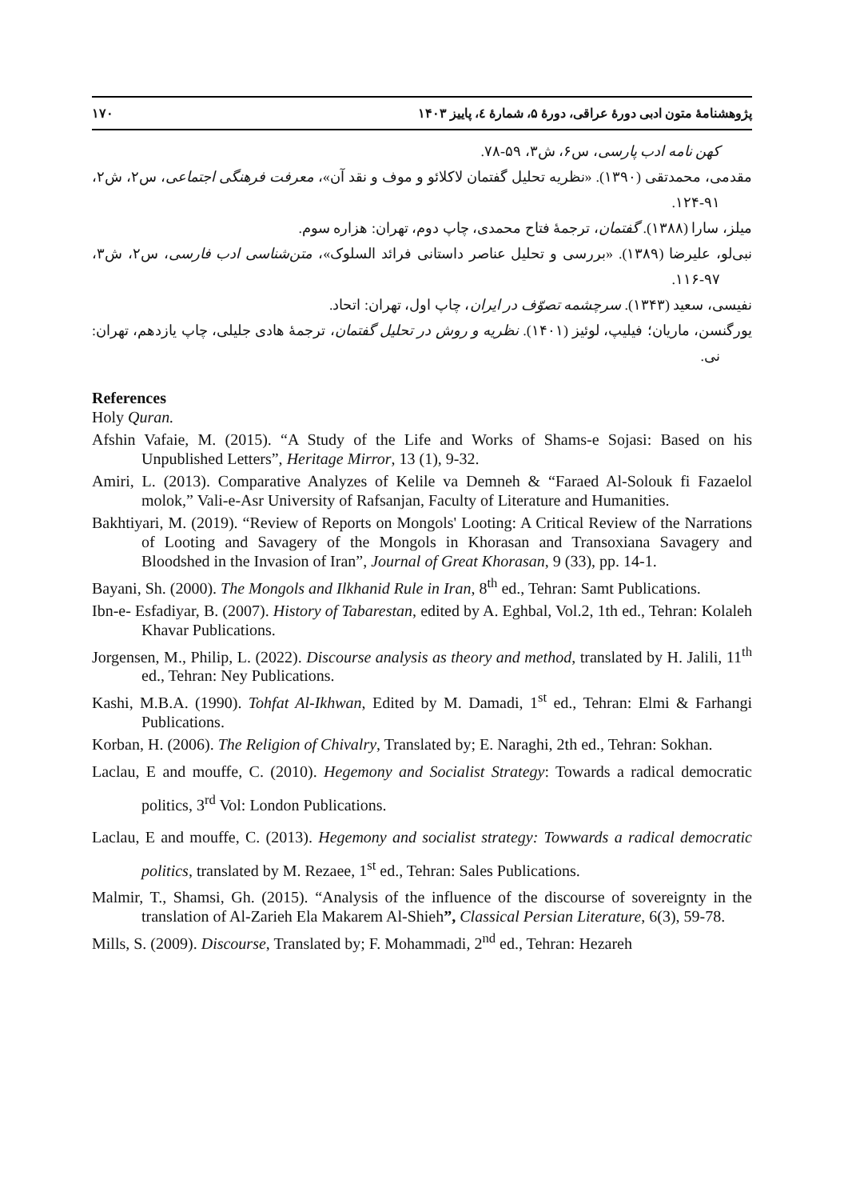پژوهشنامهٔ متون ادبی دورهٔ عراقی، دورهٔ ۵، شمارهٔ ٤، پاییز ۱۴۰۳ ۱۷۰
کهن نامه ادب پارسی، س۶، ش۳، ۵۹-۷۸.
مقدمی، محمدتقی (۱۳۹۰). «نظریه تحلیل گفتمان لاکلائو و موف و نقد آن»، معرفت فرهنگی اجتماعی، س۲، ش۲، ۹۱-۱۲۴.
میلز، سارا (۱۳۸۸). گفتمان، ترجمهٔ فتاح محمدی، چاپ دوم، تهران: هزاره سوم.
نبی‌لو، علیرضا (۱۳۸۹). «بررسی و تحلیل عناصر داستانی فرائد السلوک»، متن‌شناسی ادب فارسی، س۲، ش۳، ۹۷-۱۱۶.
نفیسی، سعید (۱۳۴۳). سرچشمه تصوّف در ایران، چاپ اول، تهران: اتحاد.
یورگنسن، ماریان؛ فیلیپ، لوئیز (۱۴۰۱). نظریه و روش در تحلیل گفتمان، ترجمهٔ هادی جلیلی، چاپ یازدهم، تهران: نی.
References
Holy Quran.
Afshin Vafaie, M. (2015). “A Study of the Life and Works of Shams-e Sojasi: Based on his Unpublished Letters”, Heritage Mirror, 13 (1), 9-32.
Amiri, L. (2013). Comparative Analyzes of Kelile va Demneh & “Faraed Al-Solouk fi Fazaelol molok,” Vali-e-Asr University of Rafsanjan, Faculty of Literature and Humanities.
Bakhtiyari, M. (2019). “Review of Reports on Mongols' Looting: A Critical Review of the Narrations of Looting and Savagery of the Mongols in Khorasan and Transoxiana Savagery and Bloodshed in the Invasion of Iran”, Journal of Great Khorasan, 9 (33), pp. 14-1.
Bayani, Sh. (2000). The Mongols and Ilkhanid Rule in Iran, 8<sup>th</sup> ed., Tehran: Samt Publications.
Ibn-e- Esfadiyar, B. (2007). History of Tabarestan, edited by A. Eghbal, Vol.2, 1th ed., Tehran: Kolaleh Khavar Publications.
Jorgensen, M., Philip, L. (2022). Discourse analysis as theory and method, translated by H. Jalili, 11<sup>th</sup> ed., Tehran: Ney Publications.
Kashi, M.B.A. (1990). Tohfat Al-Ikhwan, Edited by M. Damadi, 1<sup>st</sup> ed., Tehran: Elmi & Farhangi Publications.
Korban, H. (2006). The Religion of Chivalry, Translated by; E. Naraghi, 2th ed., Tehran: Sokhan.
Laclau, E and mouffe, C. (2010). Hegemony and Socialist Strategy: Towards a radical democratic politics, 3<sup>rd</sup> Vol: London Publications.
Laclau, E and mouffe, C. (2013). Hegemony and socialist strategy: Towwards a radical democratic politics, translated by M. Rezaee, 1<sup>st</sup> ed., Tehran: Sales Publications.
Malmir, T., Shamsi, Gh. (2015). “Analysis of the influence of the discourse of sovereignty in the translation of Al-Zarieh Ela Makarem Al-Shieh”, Classical Persian Literature, 6(3), 59-78.
Mills, S. (2009). Discourse, Translated by; F. Mohammadi, 2<sup>nd</sup> ed., Tehran: Hezareh